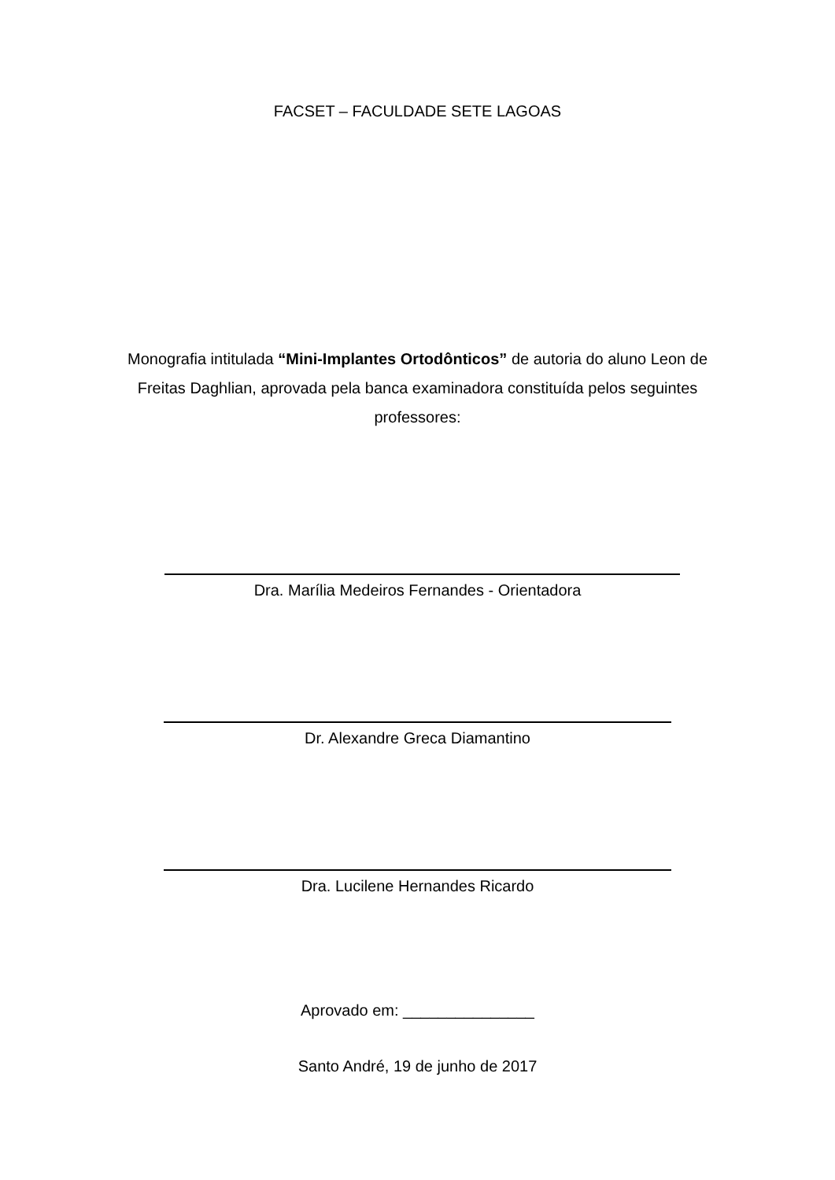FACSET – FACULDADE SETE LAGOAS
Monografia intitulada “Mini-Implantes Ortodônticos” de autoria do aluno Leon de Freitas Daghlian, aprovada pela banca examinadora constituída pelos seguintes professores:
Dra. Marília Medeiros Fernandes - Orientadora
Dr. Alexandre Greca Diamantino
Dra. Lucilene Hernandes Ricardo
Aprovado em: _______________
Santo André, 19 de junho de 2017